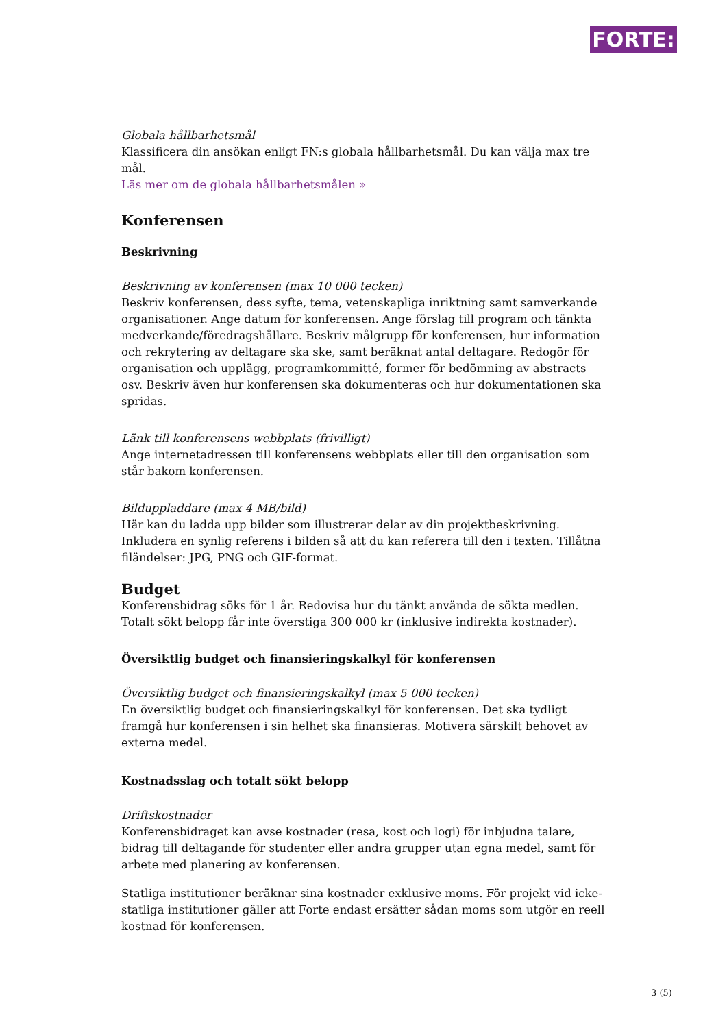FORTE:
Globala hållbarhetsmål
Klassificera din ansökan enligt FN:s globala hållbarhetsmål. Du kan välja max tre mål.
Läs mer om de globala hållbarhetsmålen »
Konferensen
Beskrivning
Beskrivning av konferensen (max 10 000 tecken)
Beskriv konferensen, dess syfte, tema, vetenskapliga inriktning samt samverkande organisationer. Ange datum för konferensen. Ange förslag till program och tänkta medverkande/föredragshållare. Beskriv målgrupp för konferensen, hur information och rekrytering av deltagare ska ske, samt beräknat antal deltagare. Redogör för organisation och upplägg, programkommitté, former för bedömning av abstracts osv. Beskriv även hur konferensen ska dokumenteras och hur dokumentationen ska spridas.
Länk till konferensens webbplats (frivilligt)
Ange internetadressen till konferensens webbplats eller till den organisation som står bakom konferensen.
Bilduppladdare (max 4 MB/bild)
Här kan du ladda upp bilder som illustrerar delar av din projektbeskrivning. Inkludera en synlig referens i bilden så att du kan referera till den i texten. Tillåtna filändelser: JPG, PNG och GIF-format.
Budget
Konferensbidrag söks för 1 år. Redovisa hur du tänkt använda de sökta medlen. Totalt sökt belopp får inte överstiga 300 000 kr (inklusive indirekta kostnader).
Översiktlig budget och finansieringskalkyl för konferensen
Översiktlig budget och finansieringskalkyl (max 5 000 tecken)
En översiktlig budget och finansieringskalkyl för konferensen. Det ska tydligt framgå hur konferensen i sin helhet ska finansieras. Motivera särskilt behovet av externa medel.
Kostnadsslag och totalt sökt belopp
Driftskostnader
Konferensbidraget kan avse kostnader (resa, kost och logi) för inbjudna talare, bidrag till deltagande för studenter eller andra grupper utan egna medel, samt för arbete med planering av konferensen.
Statliga institutioner beräknar sina kostnader exklusive moms. För projekt vid icke-statliga institutioner gäller att Forte endast ersätter sådan moms som utgör en reell kostnad för konferensen.
3 (5)